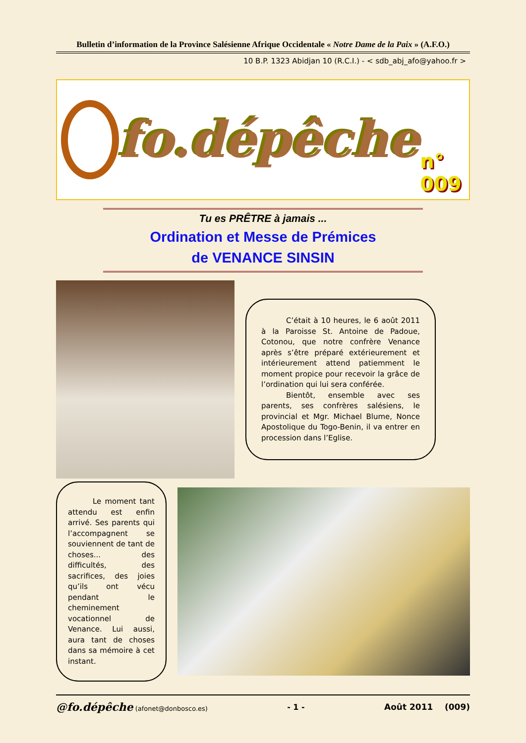Bulletin d’information de la Province Salésienne Afrique Occidentale « Notre Dame de la Paix » (A.F.O.)
10 B.P. 1323 Abidjan 10 (R.C.I.) - < sdb_abj_afo@yahoo.fr >
fo.dépêche
n° 009
Tu es PRÊTRE à jamais ...
Ordination et Messe de Prémices
de VENANCE SINSIN
C’était à 10 heures, le 6 août 2011 à la Paroisse St. Antoine de Padoue, Cotonou, que notre confrère Venance après s’être préparé extérieurement et intérieurement attend patiemment le moment propice pour recevoir la grâce de l’ordination qui lui sera conférée.
Bientôt, ensemble avec ses parents, ses confrères salésiens, le provincial et Mgr. Michael Blume, Nonce Apostolique du Togo-Benin, il va entrer en procession dans l’Eglise.
Le moment tant attendu est enfin arrivé. Ses parents qui l’accompagnent se souviennent de tant de choses... des difficultés, des sacrifices, des joies qu’ils ont vécu pendant le cheminement vocationnel de Venance. Lui aussi, aura tant de choses dans sa mémoire à cet instant.
@fo.dépêche (afonet@donbosco.es) - 1 - Août 2011 (009)